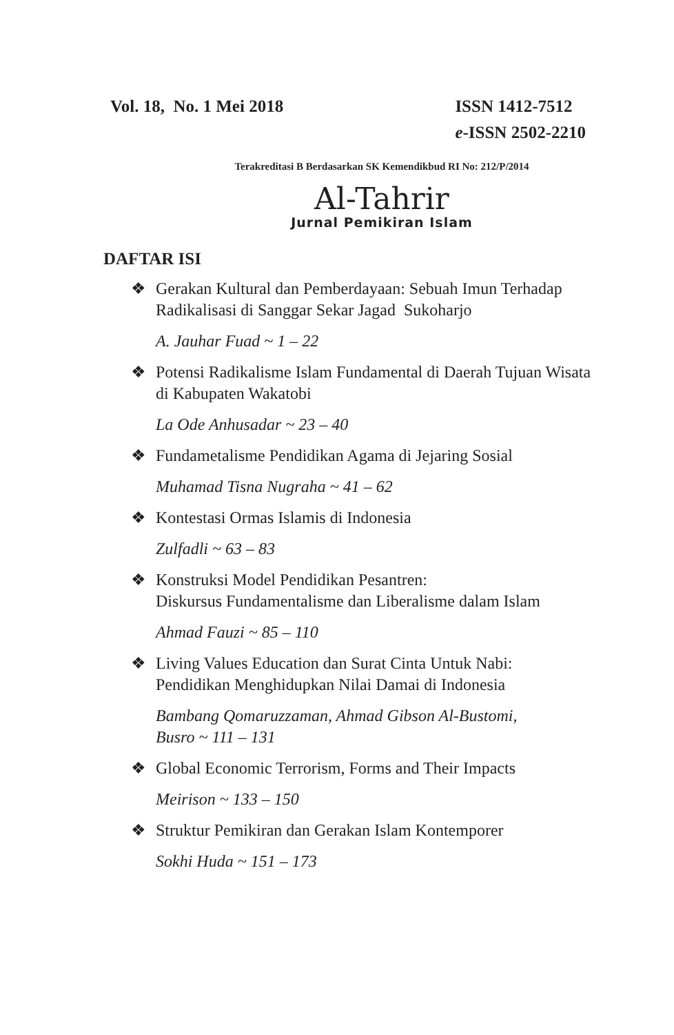Vol. 18, No. 1 Mei 2018 ISSN 1412-7512
e-ISSN 2502-2210
Terakreditasi B Berdasarkan SK Kemendikbud RI No: 212/P/2014
Al-Tahrir
Jurnal Pemikiran Islam
DAFTAR ISI
❖ Gerakan Kultural dan Pemberdayaan: Sebuah Imun Terhadap Radikalisasi di Sanggar Sekar Jagad Sukoharjo
A. Jauhar Fuad ~ 1 – 22
❖ Potensi Radikalisme Islam Fundamental di Daerah Tujuan Wisata di Kabupaten Wakatobi
La Ode Anhusadar ~ 23 – 40
❖ Fundametalisme Pendidikan Agama di Jejaring Sosial
Muhamad Tisna Nugraha ~ 41 – 62
❖ Kontestasi Ormas Islamis di Indonesia
Zulfadli ~ 63 – 83
❖ Konstruksi Model Pendidikan Pesantren:
Diskursus Fundamentalisme dan Liberalisme dalam Islam
Ahmad Fauzi ~ 85 – 110
❖ Living Values Education dan Surat Cinta Untuk Nabi:
Pendidikan Menghidupkan Nilai Damai di Indonesia
Bambang Qomaruzzaman, Ahmad Gibson Al-Bustomi,
Busro ~ 111 – 131
❖ Global Economic Terrorism, Forms and Their Impacts
Meirison ~ 133 – 150
❖ Struktur Pemikiran dan Gerakan Islam Kontemporer
Sokhi Huda ~ 151 – 173